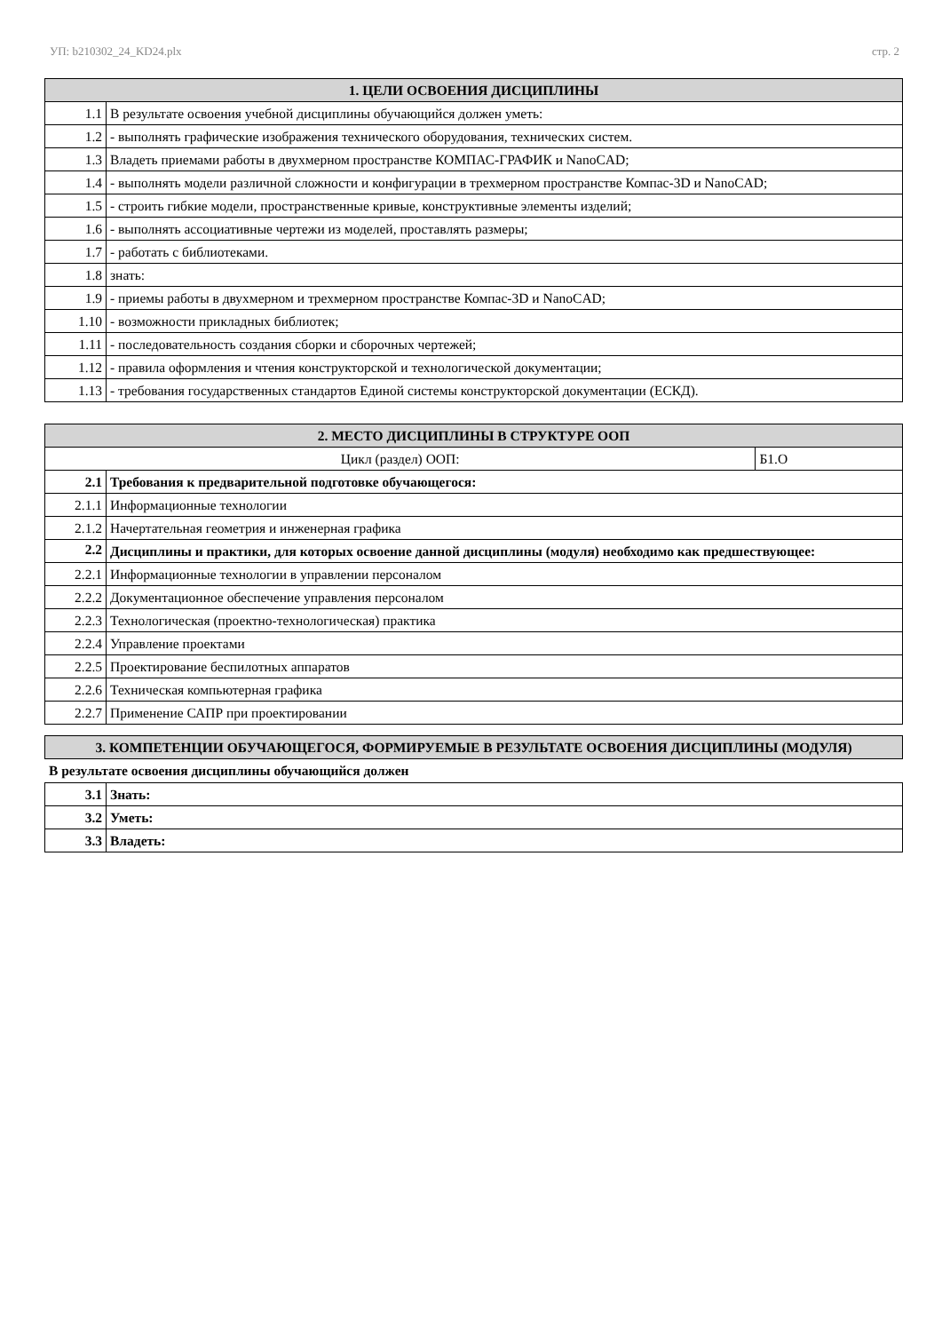УП: b210302_24_KD24.plx стр. 2
| 1. ЦЕЛИ ОСВОЕНИЯ ДИСЦИПЛИНЫ | |
| --- | --- |
| 1.1 | В результате освоения учебной дисциплины обучающийся должен уметь: |
| 1.2 | - выполнять графические изображения технического оборудования, технических систем. |
| 1.3 | Владеть приемами работы в двухмерном пространстве КОМПАС-ГРАФИК и NanoCAD; |
| 1.4 | - выполнять модели различной сложности и конфигурации в трехмерном пространстве Компас-3D и NanoCAD; |
| 1.5 | - строить гибкие модели, пространственные кривые, конструктивные элементы изделий; |
| 1.6 | - выполнять ассоциативные чертежи из моделей, проставлять размеры; |
| 1.7 | - работать с библиотеками. |
| 1.8 | знать: |
| 1.9 | - приемы работы в двухмерном и трехмерном пространстве Компас-3D и NanoCAD; |
| 1.10 | - возможности прикладных библиотек; |
| 1.11 | - последовательность создания сборки и сборочных чертежей; |
| 1.12 | - правила оформления и чтения конструкторской и технологической документации; |
| 1.13 | - требования государственных стандартов Единой системы конструкторской документации (ЕСКД). |
| 2. МЕСТО ДИСЦИПЛИНЫ В СТРУКТУРЕ ООП | | |
| --- | --- | --- |
| Цикл (раздел) ООП: | | Б1.О |
| 2.1 | Требования к предварительной подготовке обучающегося: | |
| 2.1.1 | Информационные технологии | |
| 2.1.2 | Начертательная геометрия и инженерная графика | |
| 2.2 | Дисциплины и практики, для которых освоение данной дисциплины (модуля) необходимо как предшествующее: | |
| 2.2.1 | Информационные технологии в управлении персоналом | |
| 2.2.2 | Документационное обеспечение управления персоналом | |
| 2.2.3 | Технологическая (проектно-технологическая) практика | |
| 2.2.4 | Управление проектами | |
| 2.2.5 | Проектирование беспилотных аппаратов | |
| 2.2.6 | Техническая компьютерная графика | |
| 2.2.7 | Применение САПР при проектировании | |
| 3. КОМПЕТЕНЦИИ ОБУЧАЮЩЕГОСЯ, ФОРМИРУЕМЫЕ В РЕЗУЛЬТАТЕ ОСВОЕНИЯ ДИСЦИПЛИНЫ (МОДУЛЯ) |
| --- |
В результате освоения дисциплины обучающийся должен
| 3.1 | Знать: |
| 3.2 | Уметь: |
| 3.3 | Владеть: |